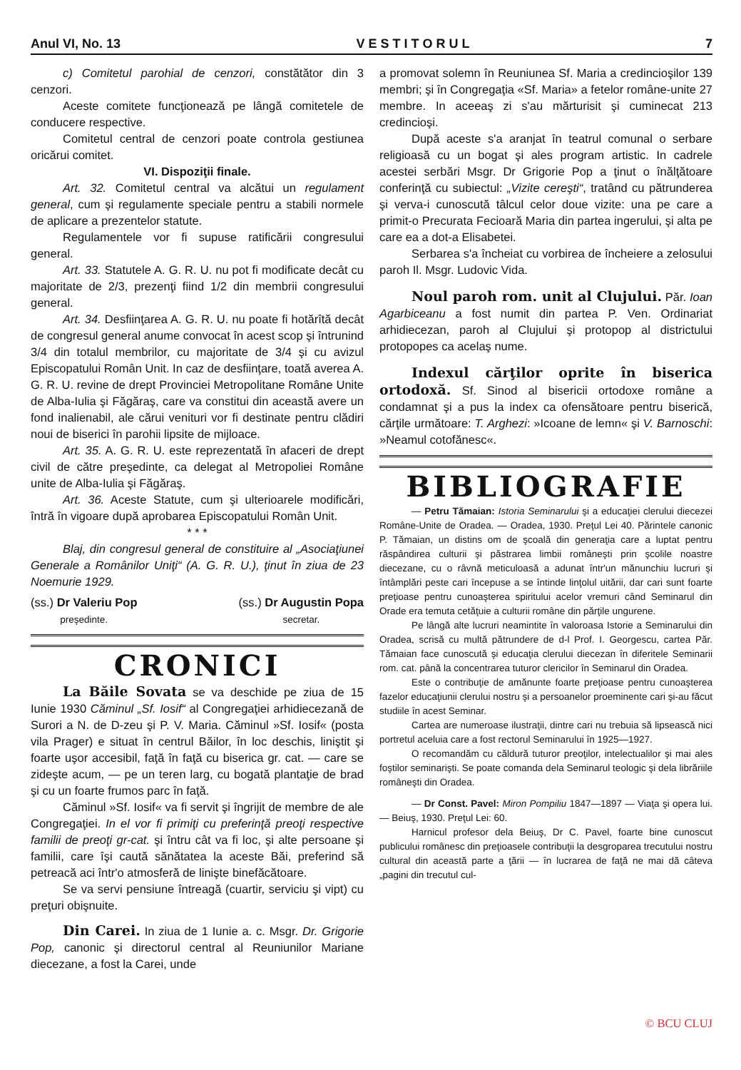Anul VI, No. 13 V E S T I T O R U L 7
c) Comitetul parohial de cenzori, constătător din 3 cenzori.
Aceste comitete funcţionează pe lângă comitetele de conducere respective.
Comitetul central de cenzori poate controla gestiunea oricărui comitet.
VI. Dispoziţii finale.
Art. 32. Comitetul central va alcătui un regulament general, cum şi regulamente speciale pentru a stabili normele de aplicare a prezentelor statute.
Regulamentele vor fi supuse ratificării congresului general.
Art. 33. Statutele A. G. R. U. nu pot fi modificate decât cu majoritate de 2/3, prezenţi fiind 1/2 din membrii congresului general.
Art. 34. Desfiinţarea A. G. R. U. nu poate fi hotărîtă decât de congresul general anume convocat în acest scop şi întrunind 3/4 din totalul membrilor, cu majoritate de 3/4 şi cu avizul Episcopatului Român Unit. In caz de desfiinţare, toată averea A. G. R. U. revine de drept Provinciei Metropolitane Române Unite de Alba-Iulia şi Făgăraş, care va constitui din această avere un fond inalienabil, ale cărui venituri vor fi destinate pentru clădiri noui de biserici în parohii lipsite de mijloace.
Art. 35. A. G. R. U. este reprezentată în afaceri de drept civil de către preşedinte, ca delegat al Metropoliei Române unite de Alba-Iulia şi Făgăraş.
Art. 36. Aceste Statute, cum şi ulterioarele modificări, întră în vigoare după aprobarea Episcopatului Român Unit.
* * *
Blaj, din congresul general de constituire al „Asociaţiunei Generale a Românilor Uniţi“ (A. G. R. U.), ţinut în ziua de 23 Noemurie 1929.
(ss.) Dr Valeriu Pop
preşedinte.
(ss.) Dr Augustin Popa
secretar.
CRONICI
La Băile Sovata se va deschide pe ziua de 15 Iunie 1930 Căminul „Sf. Iosif“ al Congregaţiei arhidiecezană de Surori a N. de D-zeu şi P. V. Maria. Căminul »Sf. Iosif« (posta vila Prager) e situat în centrul Băilor, în loc deschis, liniştit şi foarte uşor accesibil, faţă în faţă cu biserica gr. cat. — care se zideşte acum, — pe un teren larg, cu bogată plantaţie de brad şi cu un foarte frumos parc în faţă.
Căminul »Sf. Iosif« va fi servit şi îngrijit de membre de ale Congregaţiei. In el vor fi primiţi cu preferinţă preoţi respective familii de preoţi gr-cat. şi întru cât va fi loc, şi alte persoane şi familii, care îşi caută sănătatea la aceste Băi, preferind să petreacă aci într'o atmosferă de linişte binefăcătoare.
Se va servi pensiune întreagă (cuartir, serviciu şi vipt) cu preţuri obişnuite.
Din Carei. In ziua de 1 Iunie a. c. Msgr. Dr. Grigorie Pop, canonic şi directorul central al Reuniunilor Mariane diecezane, a fost la Carei, unde
a promovat solemn în Reuniunea Sf. Maria a credincioşilor 139 membri; şi în Congregaţia «Sf. Maria» a fetelor române-unite 27 membre. In aceeaş zi s'au mărturisit şi cuminecat 213 credincioşi.
După aceste s'a aranjat în teatrul comunal o serbare religioasă cu un bogat şi ales program artistic. In cadrele acestei serbări Msgr. Dr Grigorie Pop a ţinut o înălţătoare conferinţă cu subiectul: „Vizite cereşti“, tratând cu pătrunderea şi verva-i cunoscută tâlcul celor doue vizite: una pe care a primit-o Precurata Fecioară Maria din partea ingerului, şi alta pe care ea a dot-a Elisabetei.
Serbarea s'a încheiat cu vorbirea de încheiere a zelosului paroh Il. Msgr. Ludovic Vida.
Noul paroh rom. unit al Clujului. Păr. Ioan Agarbiceanu a fost numit din partea P. Ven. Ordinariat arhidiecezan, paroh al Clujului şi protopop al districtului protopopes ca acelaş nume.
Indexul cărţilor oprite în biserica ortodoxă. Sf. Sinod al bisericii ortodoxe române a condamnat şi a pus la index ca ofensătoare pentru biserică, cărţile următoare: T. Arghezi: »Icoane de lemn« şi V. Barnoschi: »Neamul cotofănesc«.
BIBLIOGRAFIE
— Petru Tămaian: Istoria Seminarului şi a educaţiei clerului diecezei Române-Unite de Oradea. — Oradea, 1930. Preţul Lei 40. Părintele canonic P. Tămaian, un distins om de şcoală din generaţia care a luptat pentru răspândirea culturii şi păstrarea limbii româneşti prin şcolile noastre diecezane, cu o râvnă meticuloasă a adunat într'un mănunchiu lucruri şi întâmplări peste cari începuse a se întinde linţolul uitării, dar cari sunt foarte preţioase pentru cunoaşterea spiritului acelor vremuri când Seminarul din Orade era temuta cetăţuie a culturii române din părţile ungurene.
Pe lângă alte lucruri neamintite în valoroasa Istorie a Seminarului din Oradea, scrisă cu multă pătrundere de d-l Prof. I. Georgescu, cartea Păr. Tămaian face cunoscută şi educaţia clerului diecezan în diferitele Seminarii rom. cat. până la concentrarea tuturor clericilor în Seminarul din Oradea.
Este o contribuţie de amănunte foarte preţioase pentru cunoaşterea fazelor educaţiunii clerului nostru şi a persoanelor proeminente cari şi-au făcut studiile în acest Seminar.
Cartea are numeroase ilustraţii, dintre cari nu trebuia să lipsească nici portretul aceluia care a fost rectorul Seminarului în 1925—1927.
O recomandăm cu căldură tuturor preoţilor, intelectualilor şi mai ales foştilor seminarişti. Se poate comanda dela Seminarul teologic şi dela librăriile româneşti din Oradea.
— Dr Const. Pavel: Miron Pompiliu 1847—1897 — Viaţa şi opera lui. — Beiuş, 1930. Preţul Lei: 60.
Harnicul profesor dela Beiuş, Dr C. Pavel, foarte bine cunoscut publicului românesc din preţioasele contribuţii la desgroparea trecutului nostru cultural din această parte a ţării — în lucrarea de faţă ne mai dă câteva „pagini din trecutul cul-
© BCU CLUJ